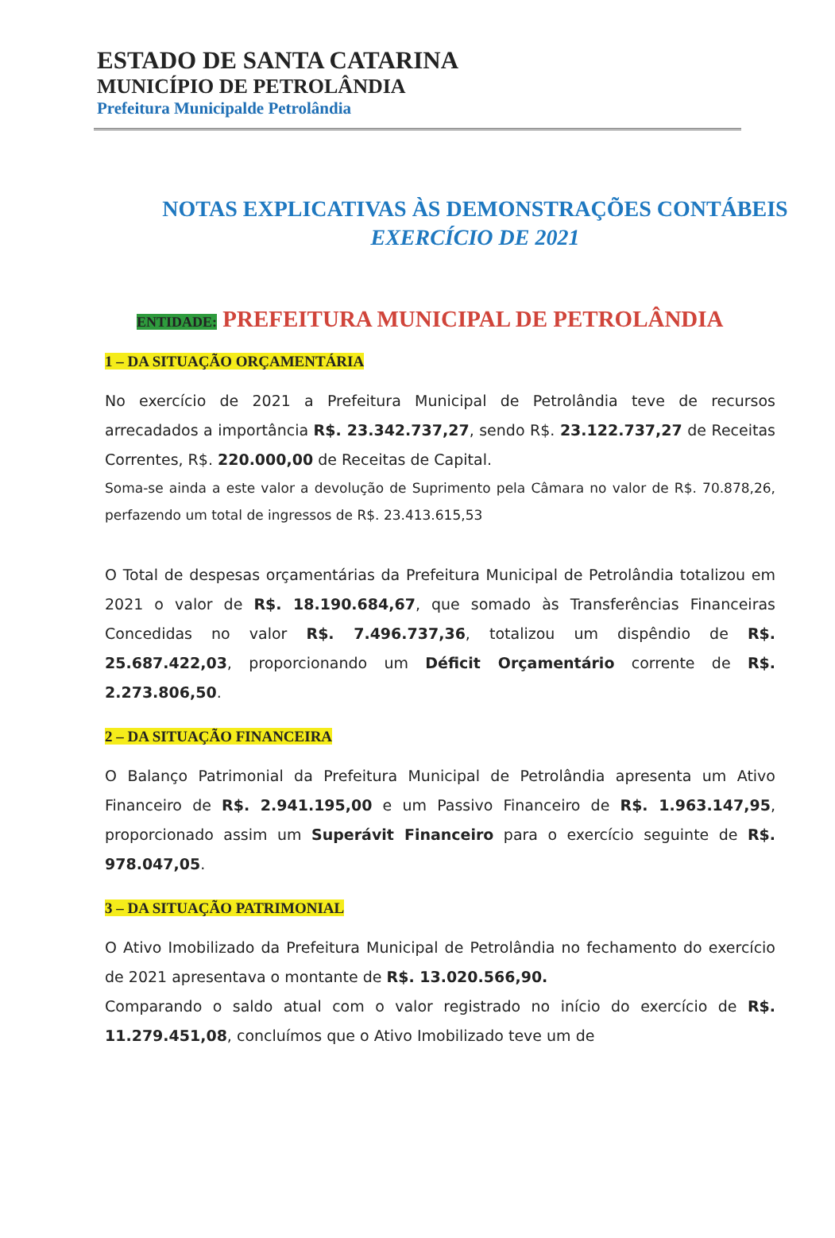ESTADO DE SANTA CATARINA
MUNICÍPIO DE PETROLÂNDIA
Prefeitura Municipalde Petrolândia
NOTAS EXPLICATIVAS ÀS DEMONSTRAÇÕES CONTÁBEIS
EXERCÍCIO DE 2021
ENTIDADE: PREFEITURA MUNICIPAL DE PETROLÂNDIA
1 – DA SITUAÇÃO ORÇAMENTÁRIA
No exercício de 2021 a Prefeitura Municipal de Petrolândia teve de recursos arrecadados a importância R$. 23.342.737,27, sendo R$. 23.122.737,27 de Receitas Correntes, R$. 220.000,00 de Receitas de Capital.
Soma-se ainda a este valor a devolução de Suprimento pela Câmara no valor de R$. 70.878,26, perfazendo um total de ingressos de R$. 23.413.615,53
O Total de despesas orçamentárias da Prefeitura Municipal de Petrolândia totalizou em 2021 o valor de R$. 18.190.684,67, que somado às Transferências Financeiras Concedidas no valor R$. 7.496.737,36, totalizou um dispêndio de R$. 25.687.422,03, proporcionando um Déficit Orçamentário corrente de R$. 2.273.806,50.
2 – DA SITUAÇÃO FINANCEIRA
O Balanço Patrimonial da Prefeitura Municipal de Petrolândia apresenta um Ativo Financeiro de R$. 2.941.195,00 e um Passivo Financeiro de R$. 1.963.147,95, proporcionado assim um Superávit Financeiro para o exercício seguinte de R$. 978.047,05.
3 – DA SITUAÇÃO PATRIMONIAL
O Ativo Imobilizado da Prefeitura Municipal de Petrolândia no fechamento do exercício de 2021 apresentava o montante de R$. 13.020.566,90.
Comparando o saldo atual com o valor registrado no início do exercício de R$. 11.279.451,08, concluímos que o Ativo Imobilizado teve um de